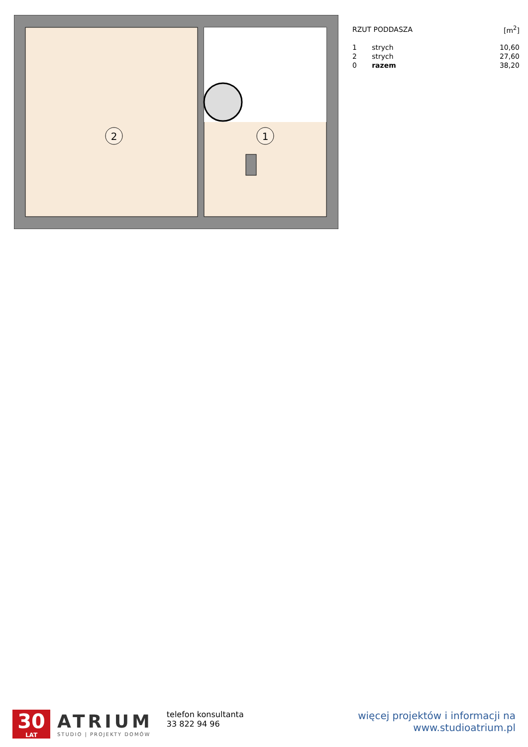2
1
| RZUT PODDASZA | | [m<sup>2</sup>] |
| --- | --- | --- |
| 1 | strych | 10,60 |
| 2 | strych | 27,60 |
| 0 | razem | 38,20 |
30
LAT
ATRIUM
STUDIO | PROJEKTY DOMÓW
telefon konsultanta
33 822 94 96
więcej projektów i informacji na
www.studioatrium.pl